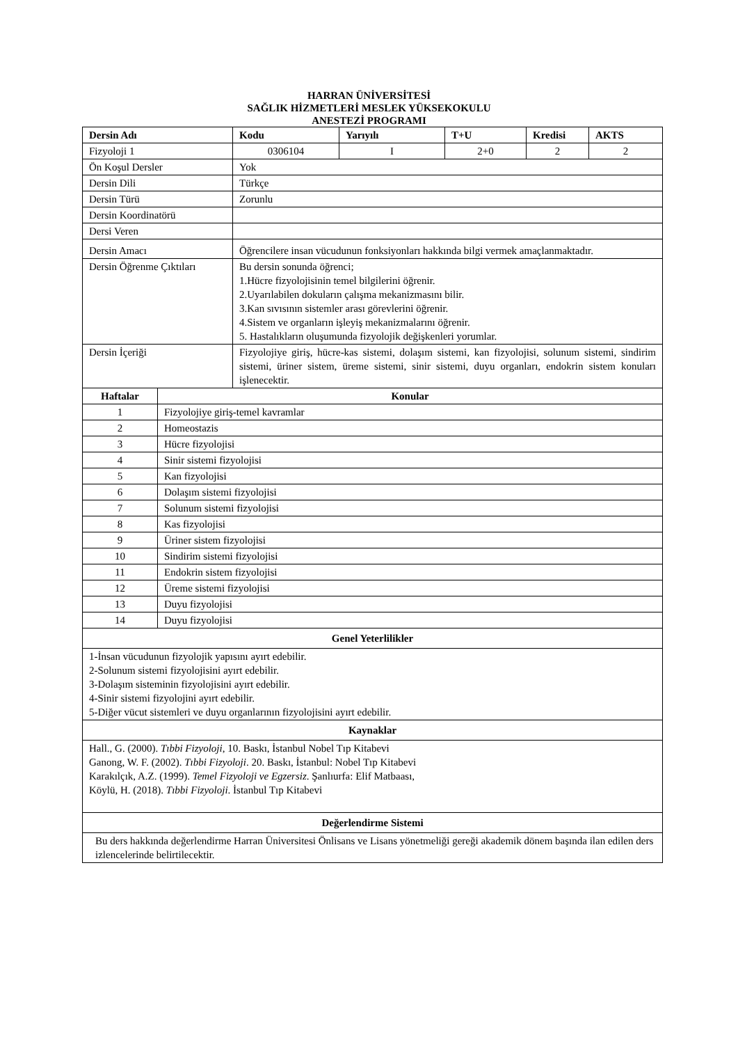HARRAN ÜNİVERSİTESİ
SAĞLIK HİZMETLERİ MESLEK YÜKSEKOKULU
ANESTEZİ PROGRAMI
| Dersin Adı | | Kodu | Yarıyılı | T+U | Kredisi | AKTS |
| --- | --- | --- | --- | --- | --- | --- |
| Fizyoloji 1 | | 0306104 | I | 2+0 | 2 | 2 |
| Ön Koşul Dersler | | Yok | | | | |
| Dersin Dili | | Türkçe | | | | |
| Dersin Türü | | Zorunlu | | | | |
| Dersin Koordinatörü | | | | | | |
| Dersi Veren | | | | | | |
| Dersin Amacı | | Öğrencilere insan vücudunun fonksiyonları hakkında bilgi vermek amaçlanmaktadır. | | | | |
| Dersin Öğrenme Çıktıları | | Bu dersin sonunda öğrenci; 1.Hücre fizyolojisinin temel bilgilerini öğrenir. 2.Uyarılabilen dokuların çalışma mekanizmasını bilir. 3.Kan sıvısının sistemler arası görevlerini öğrenir. 4.Sistem ve organların işleyiş mekanizmalarını öğrenir. 5. Hastalıkların oluşumunda fizyolojik değişkenleri yorumlar. | | | | |
| Dersin İçeriği | | Fizyolojiye giriş, hücre-kas sistemi, dolaşım sistemi, kan fizyolojisi, solunum sistemi, sindirim sistemi, üriner sistem, üreme sistemi, sinir sistemi, duyu organları, endokrin sistem konuları işlenecektir. | | | | |
| Haftalar | Konular | | | | | |
| 1 | Fizyolojiye giriş-temel kavramlar | | | | | |
| 2 | Homeostazis | | | | | |
| 3 | Hücre fizyolojisi | | | | | |
| 4 | Sinir sistemi fizyolojisi | | | | | |
| 5 | Kan fizyolojisi | | | | | |
| 6 | Dolaşım sistemi fizyolojisi | | | | | |
| 7 | Solunum sistemi fizyolojisi | | | | | |
| 8 | Kas fizyolojisi | | | | | |
| 9 | Üriner sistem fizyolojisi | | | | | |
| 10 | Sindirim sistemi fizyolojisi | | | | | |
| 11 | Endokrin sistem fizyolojisi | | | | | |
| 12 | Üreme sistemi fizyolojisi | | | | | |
| 13 | Duyu fizyolojisi | | | | | |
| 14 | Duyu fizyolojisi | | | | | |
| Genel Yeterlilikler | | | | | | |
| 1-İnsan vücudunun fizyolojik yapısını ayırt edebilir. 2-Solunum sistemi fizyolojisini ayırt edebilir. 3-Dolaşım sisteminin fizyolojisini ayırt edebilir. 4-Sinir sistemi fizyolojini ayırt edebilir. 5-Diğer vücut sistemleri ve duyu organlarının fizyolojisini ayırt edebilir. | | | | | | |
| Kaynaklar | | | | | | |
| Hall., G. (2000). Tıbbi Fizyoloji , 10. Baskı, İstanbul Nobel Tıp Kitabevi Ganong, W. F. (2002). Tıbbi Fizyoloji . 20. Baskı, İstanbul: Nobel Tıp Kitabevi Karakılçık, A.Z. (1999). Temel Fizyoloji ve Egzersiz . Şanlıurfa: Elif Matbaası, Köylü, H. (2018). Tıbbi Fizyoloji . İstanbul Tıp Kitabevi | | | | | | |
| Değerlendirme Sistemi | | | | | | |
| Bu ders hakkında değerlendirme Harran Üniversitesi Önlisans ve Lisans yönetmeliği gereği akademik dönem başında ilan edilen ders izlencelerinde belirtilecektir. | | | | | | |